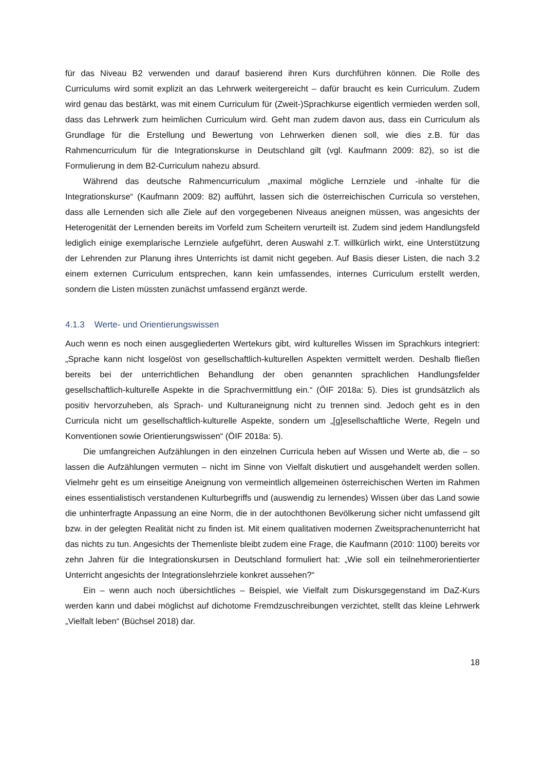für das Niveau B2 verwenden und darauf basierend ihren Kurs durchführen können. Die Rolle des Curriculums wird somit explizit an das Lehrwerk weitergereicht – dafür braucht es kein Curriculum. Zudem wird genau das bestärkt, was mit einem Curriculum für (Zweit-)Sprachkurse eigentlich vermieden werden soll, dass das Lehrwerk zum heimlichen Curriculum wird. Geht man zudem davon aus, dass ein Curriculum als Grundlage für die Erstellung und Bewertung von Lehrwerken dienen soll, wie dies z.B. für das Rahmencurriculum für die Integrationskurse in Deutschland gilt (vgl. Kaufmann 2009: 82), so ist die Formulierung in dem B2-Curriculum nahezu absurd.
Während das deutsche Rahmencurriculum „maximal mögliche Lernziele und -inhalte für die Integrationskurse“ (Kaufmann 2009: 82) aufführt, lassen sich die österreichischen Curricula so verstehen, dass alle Lernenden sich alle Ziele auf den vorgegebenen Niveaus aneignen müssen, was angesichts der Heterogenität der Lernenden bereits im Vorfeld zum Scheitern verurteilt ist. Zudem sind jedem Handlungsfeld lediglich einige exemplarische Lernziele aufgeführt, deren Auswahl z.T. willkürlich wirkt, eine Unterstützung der Lehrenden zur Planung ihres Unterrichts ist damit nicht gegeben. Auf Basis dieser Listen, die nach 3.2 einem externen Curriculum entsprechen, kann kein umfassendes, internes Curriculum erstellt werden, sondern die Listen müssten zunächst umfassend ergänzt werde.
4.1.3 Werte- und Orientierungswissen
Auch wenn es noch einen ausgegliederten Wertekurs gibt, wird kulturelles Wissen im Sprachkurs integriert: „Sprache kann nicht losgelöst von gesellschaftlich-kulturellen Aspekten vermittelt werden. Deshalb fließen bereits bei der unterrichtlichen Behandlung der oben genannten sprachlichen Handlungsfelder gesellschaftlich-kulturelle Aspekte in die Sprachvermittlung ein.“ (ÖIF 2018a: 5). Dies ist grundsätzlich als positiv hervorzuheben, als Sprach- und Kulturaneignung nicht zu trennen sind. Jedoch geht es in den Curricula nicht um gesellschaftlich-kulturelle Aspekte, sondern um „[g]esellschaftliche Werte, Regeln und Konventionen sowie Orientierungswissen“ (ÖIF 2018a: 5).
Die umfangreichen Aufzählungen in den einzelnen Curricula heben auf Wissen und Werte ab, die – so lassen die Aufzählungen vermuten – nicht im Sinne von Vielfalt diskutiert und ausgehandelt werden sollen. Vielmehr geht es um einseitige Aneignung von vermeintlich allgemeinen österreichischen Werten im Rahmen eines essentialistisch verstandenen Kulturbegriffs und (auswendig zu lernendes) Wissen über das Land sowie die unhinterfragte Anpassung an eine Norm, die in der autochthonen Bevölkerung sicher nicht umfassend gilt bzw. in der gelegten Realität nicht zu finden ist. Mit einem qualitativen modernen Zweitsprachenunterricht hat das nichts zu tun. Angesichts der Themenliste bleibt zudem eine Frage, die Kaufmann (2010: 1100) bereits vor zehn Jahren für die Integrationskursen in Deutschland formuliert hat: „Wie soll ein teilnehmerorientierter Unterricht angesichts der Integrationslehrziele konkret aussehen?“
Ein – wenn auch noch übersichtliches – Beispiel, wie Vielfalt zum Diskursgegenstand im DaZ-Kurs werden kann und dabei möglichst auf dichotome Fremdzuschreibungen verzichtet, stellt das kleine Lehrwerk „Vielfalt leben“ (Büchsel 2018) dar.
18